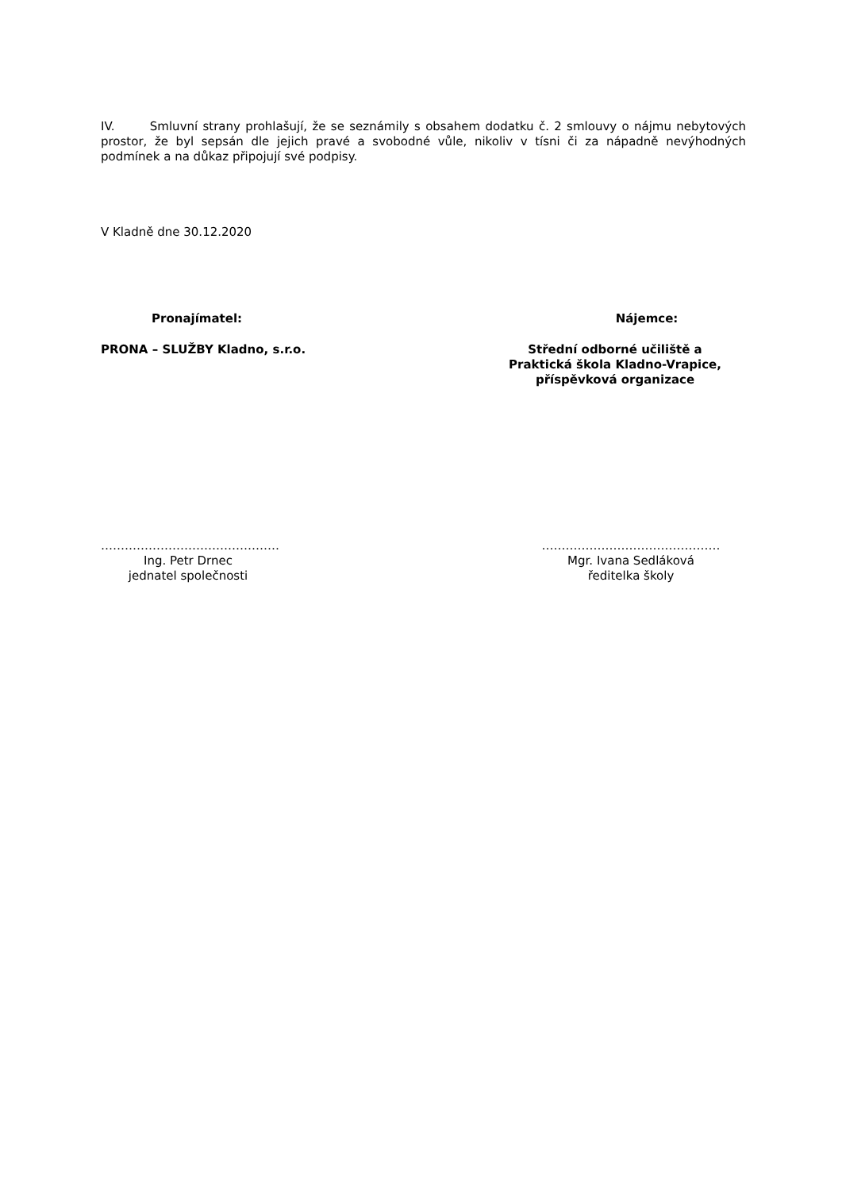IV. Smluvní strany prohlašují, že se seznámily s obsahem dodatku č. 2 smlouvy o nájmu nebytových prostor, že byl sepsán dle jejich pravé a svobodné vůle, nikoliv v tísni či za nápadně nevýhodných podmínek a na důkaz připojují své podpisy.
V Kladně dne 30.12.2020
Pronajímatel: Nájemce:
PRONA – SLUŽBY Kladno, s.r.o. Střední odborné učiliště a
Praktická škola Kladno-Vrapice,
příspěvková organizace
………………………………………
Ing. Petr Drnec
jednatel společnosti
………………………………………
Mgr. Ivana Sedláková
ředitelka školy